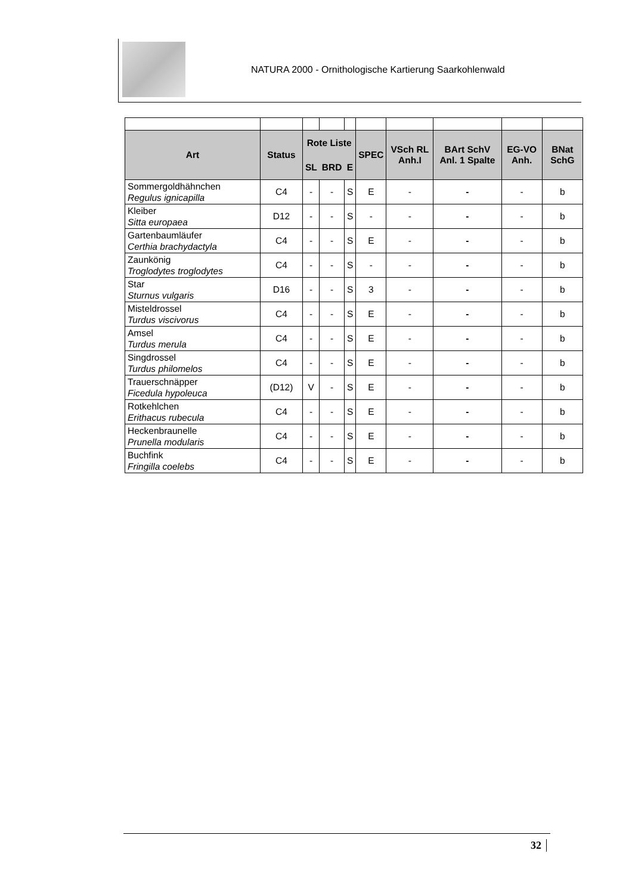NATURA 2000 - Ornithologische Kartierung Saarkohlenwald
| Art | Status | Rote Liste | | | SPEC | VSch RL Anh.I | BArt SchV Anl. 1 Spalte | EG-VO Anh. | BNat SchG |
| --- | --- | --- | --- | --- | --- | --- | --- | --- | --- |
| | | SL | BRD | E | | | | | |
| Sommergoldhähnchen Regulus ignicapilla | C4 | - | - | S | E | - | - | - | b |
| Kleiber Sitta europaea | D12 | - | - | S | - | - | - | - | b |
| Gartenbaumläufer Certhia brachydactyla | C4 | - | - | S | E | - | - | - | b |
| Zaunkönig Troglodytes troglodytes | C4 | - | - | S | - | - | - | - | b |
| Star Sturnus vulgaris | D16 | - | - | S | 3 | - | - | - | b |
| Misteldrossel Turdus viscivorus | C4 | - | - | S | E | - | - | - | b |
| Amsel Turdus merula | C4 | - | - | S | E | - | - | - | b |
| Singdrossel Turdus philomelos | C4 | - | - | S | E | - | - | - | b |
| Trauerschnäpper Ficedula hypoleuca | (D12) | V | - | S | E | - | - | - | b |
| Rotkehlchen Erithacus rubecula | C4 | - | - | S | E | - | - | - | b |
| Heckenbraunelle Prunella modularis | C4 | - | - | S | E | - | - | - | b |
| Buchfink Fringilla coelebs | C4 | - | - | S | E | - | - | - | b |
32